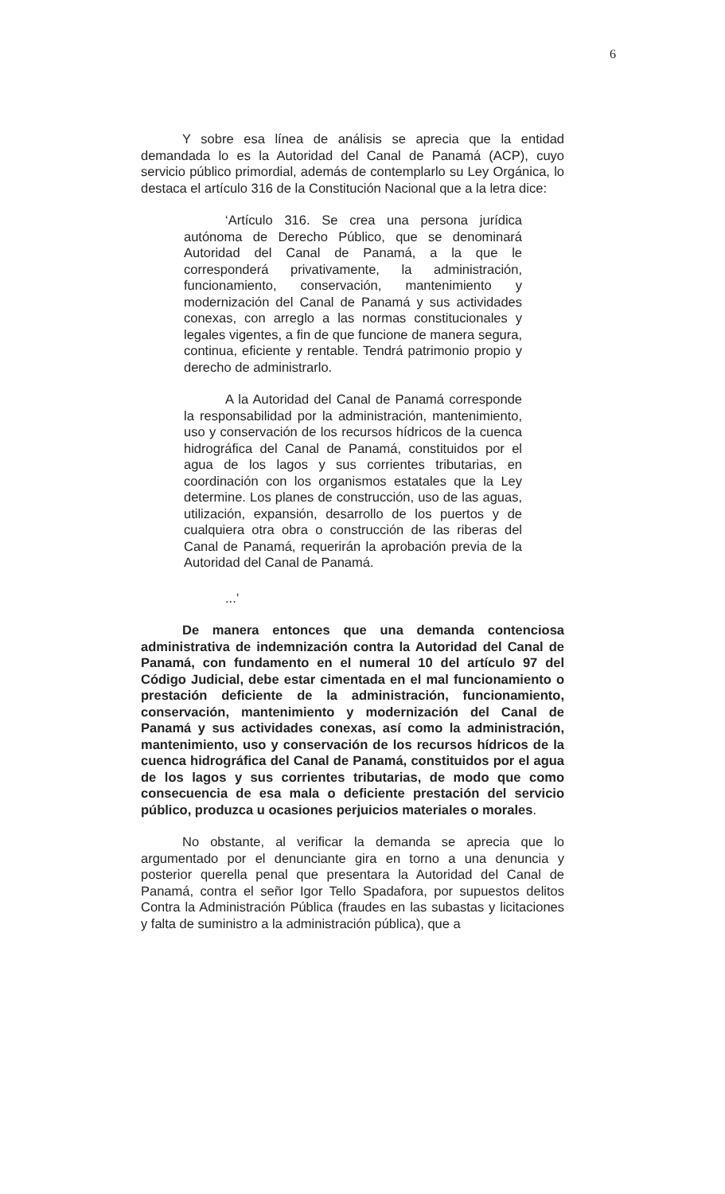6
Y sobre esa línea de análisis se aprecia que la entidad demandada lo es la Autoridad del Canal de Panamá (ACP), cuyo servicio público primordial, además de contemplarlo su Ley Orgánica, lo destaca el artículo 316 de la Constitución Nacional que a la letra dice:
‘Artículo 316. Se crea una persona jurídica autónoma de Derecho Público, que se denominará Autoridad del Canal de Panamá, a la que le corresponderá privativamente, la administración, funcionamiento, conservación, mantenimiento y modernización del Canal de Panamá y sus actividades conexas, con arreglo a las normas constitucionales y legales vigentes, a fin de que funcione de manera segura, continua, eficiente y rentable. Tendrá patrimonio propio y derecho de administrarlo.
A la Autoridad del Canal de Panamá corresponde la responsabilidad por la administración, mantenimiento, uso y conservación de los recursos hídricos de la cuenca hidrográfica del Canal de Panamá, constituidos por el agua de los lagos y sus corrientes tributarias, en coordinación con los organismos estatales que la Ley determine. Los planes de construcción, uso de las aguas, utilización, expansión, desarrollo de los puertos y de cualquiera otra obra o construcción de las riberas del Canal de Panamá, requerirán la aprobación previa de la Autoridad del Canal de Panamá.
...’
De manera entonces que una demanda contenciosa administrativa de indemnización contra la Autoridad del Canal de Panamá, con fundamento en el numeral 10 del artículo 97 del Código Judicial, debe estar cimentada en el mal funcionamiento o prestación deficiente de la administración, funcionamiento, conservación, mantenimiento y modernización del Canal de Panamá y sus actividades conexas, así como la administración, mantenimiento, uso y conservación de los recursos hídricos de la cuenca hidrográfica del Canal de Panamá, constituidos por el agua de los lagos y sus corrientes tributarias, de modo que como consecuencia de esa mala o deficiente prestación del servicio público, produzca u ocasiones perjuicios materiales o morales.
No obstante, al verificar la demanda se aprecia que lo argumentado por el denunciante gira en torno a una denuncia y posterior querella penal que presentara la Autoridad del Canal de Panamá, contra el señor Igor Tello Spadafora, por supuestos delitos Contra la Administración Pública (fraudes en las subastas y licitaciones y falta de suministro a la administración pública), que a